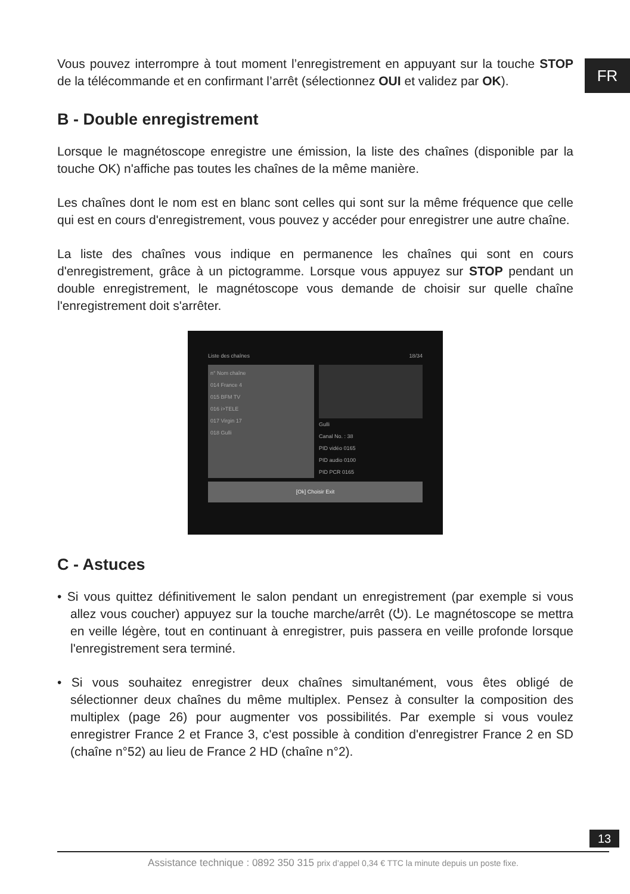FR
Vous pouvez interrompre à tout moment l’enregistrement en appuyant sur la touche STOP de la télécommande et en confirmant l’arrêt (sélectionnez OUI et validez par OK).
B - Double enregistrement
Lorsque le magnétoscope enregistre une émission, la liste des chaînes (disponible par la touche OK) n'affiche pas toutes les chaînes de la même manière.
Les chaînes dont le nom est en blanc sont celles qui sont sur la même fréquence que celle qui est en cours d'enregistrement, vous pouvez y accéder pour enregistrer une autre chaîne.
La liste des chaînes vous indique en permanence les chaînes qui sont en cours d'enregistrement, grâce à un pictogramme. Lorsque vous appuyez sur STOP pendant un double enregistrement, le magnétoscope vous demande de choisir sur quelle chaîne l'enregistrement doit s'arrêter.
Liste des chaînes 18/34
n° Nom chaîne
014 France 4
015 BFM TV
016 i>TELE
017 Virgin 17
018 Gulli
Gulli
Canal No. : 38
PID vidéo 0165
PID audio 0100
PID PCR 0165
[Ok] Choisir Exit
C - Astuces
• Si vous quittez définitivement le salon pendant un enregistrement (par exemple si vous allez vous coucher) appuyez sur la touche marche/arrêt (⏻). Le magnétoscope se mettra en veille légère, tout en continuant à enregistrer, puis passera en veille profonde lorsque l'enregistrement sera terminé.
• Si vous souhaitez enregistrer deux chaînes simultanément, vous êtes obligé de sélectionner deux chaînes du même multiplex. Pensez à consulter la composition des multiplex (page 26) pour augmenter vos possibilités. Par exemple si vous voulez enregistrer France 2 et France 3, c'est possible à condition d'enregistrer France 2 en SD (chaîne n°52) au lieu de France 2 HD (chaîne n°2).
13
Assistance technique : 0892 350 315 prix d’appel 0,34 € TTC la minute depuis un poste fixe.